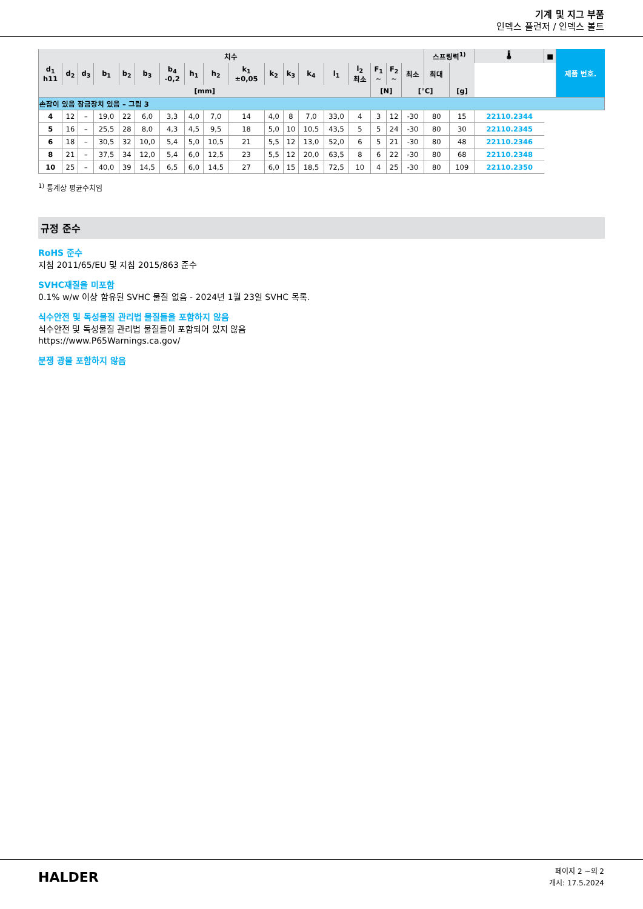기계 및 지그 부품
인덱스 플런저 / 인덱스 볼트
| 치수 | | | | | | | | | | | | | | | | | | 스프링력<sup>1)</sup> | | 🌡 | | ■ | 제품 번호. |
| --- | --- | --- | --- | --- | --- | --- | --- | --- | --- | --- | --- | --- | --- | --- | --- | --- | --- | --- | --- | --- | --- | --- | --- |
| d<sub>1</sub> h11 | d<sub>2</sub> | d<sub>3</sub> | b<sub>1</sub> | b<sub>2</sub> | b<sub>3</sub> | b<sub>4</sub> -0,2 | h<sub>1</sub> | h<sub>2</sub> | k<sub>1</sub> ±0,05 | k<sub>2</sub> | k<sub>3</sub> | k<sub>4</sub> | l<sub>1</sub> | l<sub>2</sub> 최소 | | | | F<sub>1</sub> ~ | F<sub>2</sub> ~ | 최소 | 최대 | | |
| [mm] | | | | | | | | | | | | | | | | | | [N] | | [°C] | | [g] | |
| 손잡이 있음 잠금장치 있음 – 그림 3 | | | | | | | | | | | | | | | | | | | | | | | |
| 4 | 12 | – | 19,0 | 22 | 6,0 | 3,3 | 4,0 | 7,0 | 14 | 4,0 | 8 | 7,0 | 33,0 | 4 | 3 | 12 | -30 | 80 | 15 | 22110.2344 | | | |
| 5 | 16 | – | 25,5 | 28 | 8,0 | 4,3 | 4,5 | 9,5 | 18 | 5,0 | 10 | 10,5 | 43,5 | 5 | 5 | 24 | -30 | 80 | 30 | 22110.2345 | | | |
| 6 | 18 | – | 30,5 | 32 | 10,0 | 5,4 | 5,0 | 10,5 | 21 | 5,5 | 12 | 13,0 | 52,0 | 6 | 5 | 21 | -30 | 80 | 48 | 22110.2346 | | | |
| 8 | 21 | – | 37,5 | 34 | 12,0 | 5,4 | 6,0 | 12,5 | 23 | 5,5 | 12 | 20,0 | 63,5 | 8 | 6 | 22 | -30 | 80 | 68 | 22110.2348 | | | |
| 10 | 25 | – | 40,0 | 39 | 14,5 | 6,5 | 6,0 | 14,5 | 27 | 6,0 | 15 | 18,5 | 72,5 | 10 | 4 | 25 | -30 | 80 | 109 | 22110.2350 | | | |
<sup>1)</sup> 통계상 평균수치임
규정 준수
RoHS 준수
지침 2011/65/EU 및 지침 2015/863 준수
SVHC재질을 미포함
0.1% w/w 이상 함유된 SVHC 물질 없음 - 2024년 1월 23일 SVHC 목록.
식수안전 및 독성물질 관리법 물질들을 포함하지 않음
식수안전 및 독성물질 관리법 물질들이 포함되어 있지 않음
https://www.P65Warnings.ca.gov/
분쟁 광물 포함하지 않음
HALDER
페이지 2 ~의 2
개시: 17.5.2024